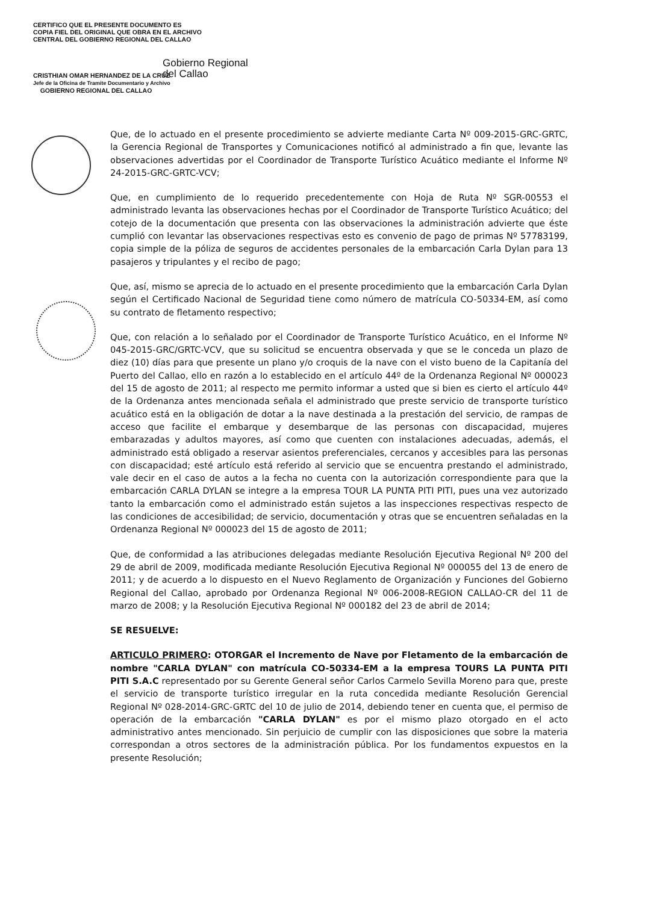CERTIFICO QUE EL PRESENTE DOCUMENTO ES
COPIA FIEL DEL ORIGINAL QUE OBRA EN EL ARCHIVO
CENTRAL DEL GOBIERNO REGIONAL DEL CALLAO
CRISTHIAN OMAR HERNANDEZ DE LA CRUZ
Jefe de la Oficina de Tramite Documentario y Archivo
GOBIERNO REGIONAL DEL CALLAO
Gobierno Regional
del Callao
Que, de lo actuado en el presente procedimiento se advierte mediante Carta Nº 009-2015-GRC-GRTC, la Gerencia Regional de Transportes y Comunicaciones notificó al administrado a fin que, levante las observaciones advertidas por el Coordinador de Transporte Turístico Acuático mediante el Informe Nº 24-2015-GRC-GRTC-VCV;
Que, en cumplimiento de lo requerido precedentemente con Hoja de Ruta Nº SGR-00553 el administrado levanta las observaciones hechas por el Coordinador de Transporte Turístico Acuático; del cotejo de la documentación que presenta con las observaciones la administración advierte que éste cumplió con levantar las observaciones respectivas esto es convenio de pago de primas Nº 57783199, copia simple de la póliza de seguros de accidentes personales de la embarcación Carla Dylan para 13 pasajeros y tripulantes y el recibo de pago;
Que, así, mismo se aprecia de lo actuado en el presente procedimiento que la embarcación Carla Dylan según el Certificado Nacional de Seguridad tiene como número de matrícula CO-50334-EM, así como su contrato de fletamento respectivo;
Que, con relación a lo señalado por el Coordinador de Transporte Turístico Acuático, en el Informe Nº 045-2015-GRC/GRTC-VCV, que su solicitud se encuentra observada y que se le conceda un plazo de diez (10) días para que presente un plano y/o croquis de la nave con el visto bueno de la Capitanía del Puerto del Callao, ello en razón a lo establecido en el artículo 44º de la Ordenanza Regional Nº 000023 del 15 de agosto de 2011; al respecto me permito informar a usted que si bien es cierto el artículo 44º de la Ordenanza antes mencionada señala el administrado que preste servicio de transporte turístico acuático está en la obligación de dotar a la nave destinada a la prestación del servicio, de rampas de acceso que facilite el embarque y desembarque de las personas con discapacidad, mujeres embarazadas y adultos mayores, así como que cuenten con instalaciones adecuadas, además, el administrado está obligado a reservar asientos preferenciales, cercanos y accesibles para las personas con discapacidad; esté artículo está referido al servicio que se encuentra prestando el administrado, vale decir en el caso de autos a la fecha no cuenta con la autorización correspondiente para que la embarcación CARLA DYLAN se integre a la empresa TOUR LA PUNTA PITI PITI, pues una vez autorizado tanto la embarcación como el administrado están sujetos a las inspecciones respectivas respecto de las condiciones de accesibilidad; de servicio, documentación y otras que se encuentren señaladas en la Ordenanza Regional Nº 000023 del 15 de agosto de 2011;
Que, de conformidad a las atribuciones delegadas mediante Resolución Ejecutiva Regional Nº 200 del 29 de abril de 2009, modificada mediante Resolución Ejecutiva Regional Nº 000055 del 13 de enero de 2011; y de acuerdo a lo dispuesto en el Nuevo Reglamento de Organización y Funciones del Gobierno Regional del Callao, aprobado por Ordenanza Regional Nº 006-2008-REGION CALLAO-CR del 11 de marzo de 2008; y la Resolución Ejecutiva Regional Nº 000182 del 23 de abril de 2014;
SE RESUELVE:
ARTICULO PRIMERO: OTORGAR el Incremento de Nave por Fletamento de la embarcación de nombre "CARLA DYLAN" con matrícula CO-50334-EM a la empresa TOURS LA PUNTA PITI PITI S.A.C representado por su Gerente General señor Carlos Carmelo Sevilla Moreno para que, preste el servicio de transporte turístico irregular en la ruta concedida mediante Resolución Gerencial Regional Nº 028-2014-GRC-GRTC del 10 de julio de 2014, debiendo tener en cuenta que, el permiso de operación de la embarcación "CARLA DYLAN" es por el mismo plazo otorgado en el acto administrativo antes mencionado. Sin perjuicio de cumplir con las disposiciones que sobre la materia correspondan a otros sectores de la administración pública. Por los fundamentos expuestos en la presente Resolución;